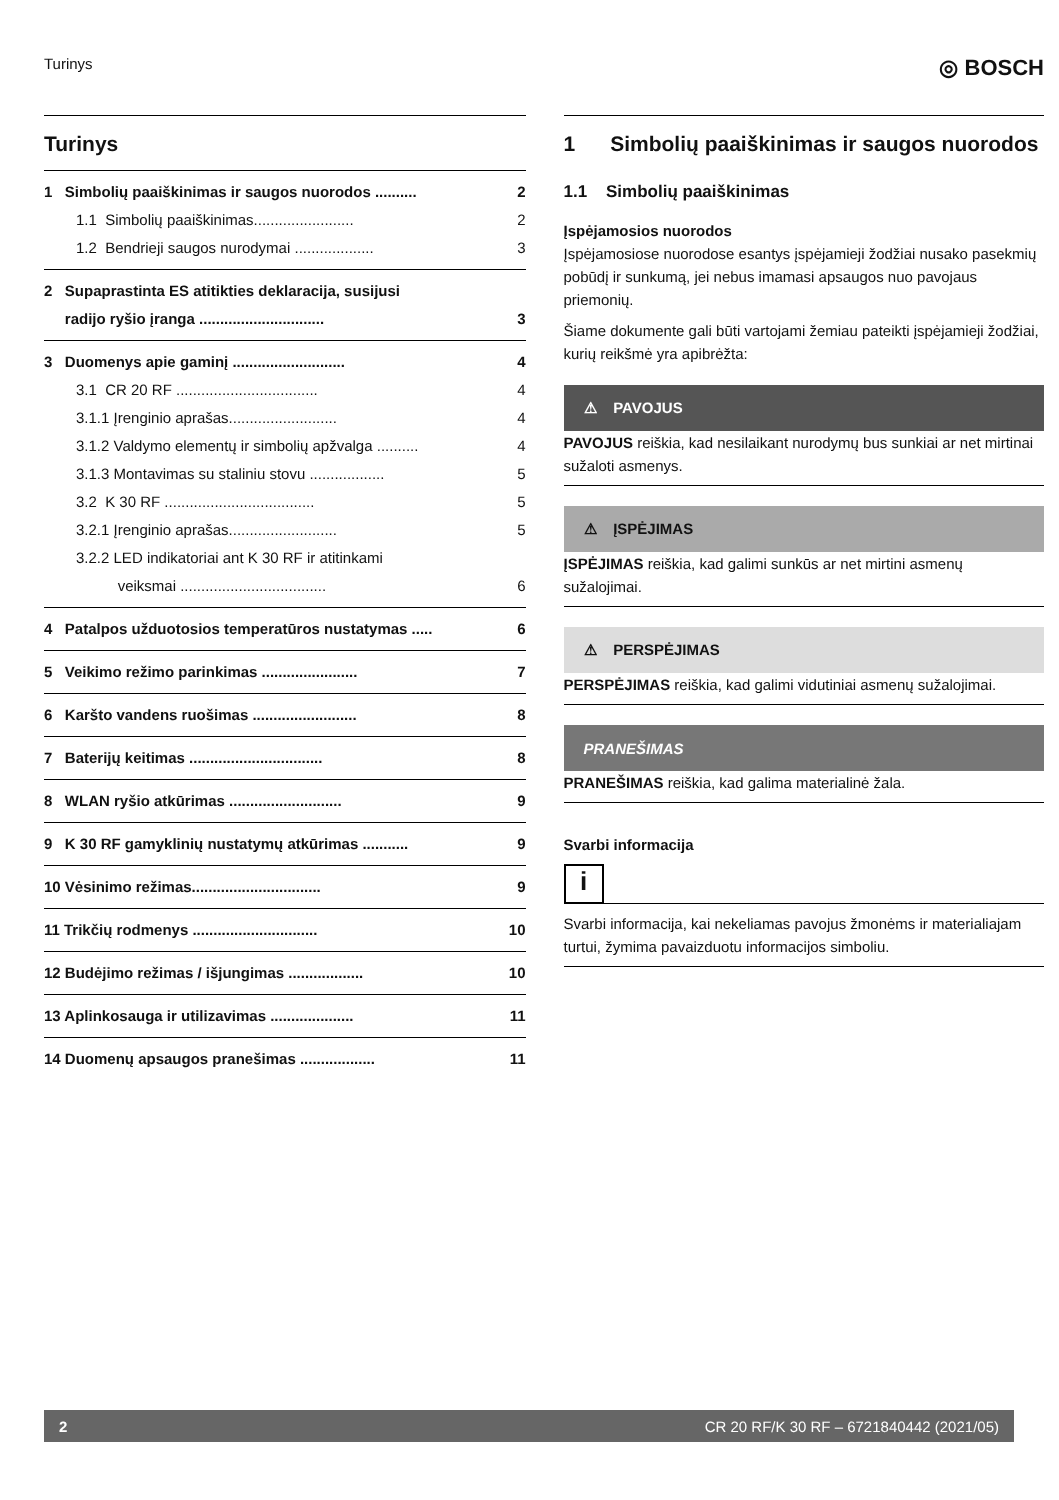Turinys ◎ BOSCH
Turinys
1 Simbolių paaiškinimas ir saugos nuorodos .......... 2
1.1 Simbolių paaiškinimas........................ 2
1.2 Bendrieji saugos nurodymai ................... 3
2 Supaprastinta ES atitikties deklaracija, susijusi
radijo ryšio įranga .............................. 3
3 Duomenys apie gaminį ........................... 4
3.1 CR 20 RF .................................. 4
3.1.1 Įrenginio aprašas.......................... 4
3.1.2 Valdymo elementų ir simbolių apžvalga .......... 4
3.1.3 Montavimas su staliniu stovu .................. 5
3.2 K 30 RF .................................... 5
3.2.1 Įrenginio aprašas.......................... 5
3.2.2 LED indikatoriai ant K 30 RF ir atitinkami
veiksmai ................................... 6
4 Patalpos užduotosios temperatūros nustatymas ..... 6
5 Veikimo režimo parinkimas ....................... 7
6 Karšto vandens ruošimas ......................... 8
7 Baterijų keitimas ................................ 8
8 WLAN ryšio atkūrimas ........................... 9
9 K 30 RF gamyklinių nustatymų atkūrimas ........... 9
10 Vėsinimo režimas............................... 9
11 Trikčių rodmenys .............................. 10
12 Budėjimo režimas / išjungimas .................. 10
13 Aplinkosauga ir utilizavimas .................... 11
14 Duomenų apsaugos pranešimas .................. 11
1 Simbolių paaiškinimas ir saugos nuorodos
1.1 Simbolių paaiškinimas
Įspėjamosios nuorodos
Įspėjamosiose nuorodose esantys įspėjamieji žodžiai nusako pasekmių pobūdį ir sunkumą, jei nebus imamasi apsaugos nuo pavojaus priemonių.
Šiame dokumente gali būti vartojami žemiau pateikti įspėjamieji žodžiai, kurių reikšmė yra apibrėžta:
⚠ PAVOJUS
PAVOJUS reiškia, kad nesilaikant nurodymų bus sunkiai ar net mirtinai sužaloti asmenys.
⚠ ĮSPĖJIMAS
ĮSPĖJIMAS reiškia, kad galimi sunkūs ar net mirtini asmenų sužalojimai.
⚠ PERSPĖJIMAS
PERSPĖJIMAS reiškia, kad galimi vidutiniai asmenų sužalojimai.
PRANEŠIMAS
PRANEŠIMAS reiškia, kad galima materialinė žala.
Svarbi informacija
i
Svarbi informacija, kai nekeliamas pavojus žmonėms ir materialiajam turtui, žymima pavaizduotu informacijos simboliu.
2 CR 20 RF/K 30 RF – 6721840442 (2021/05)